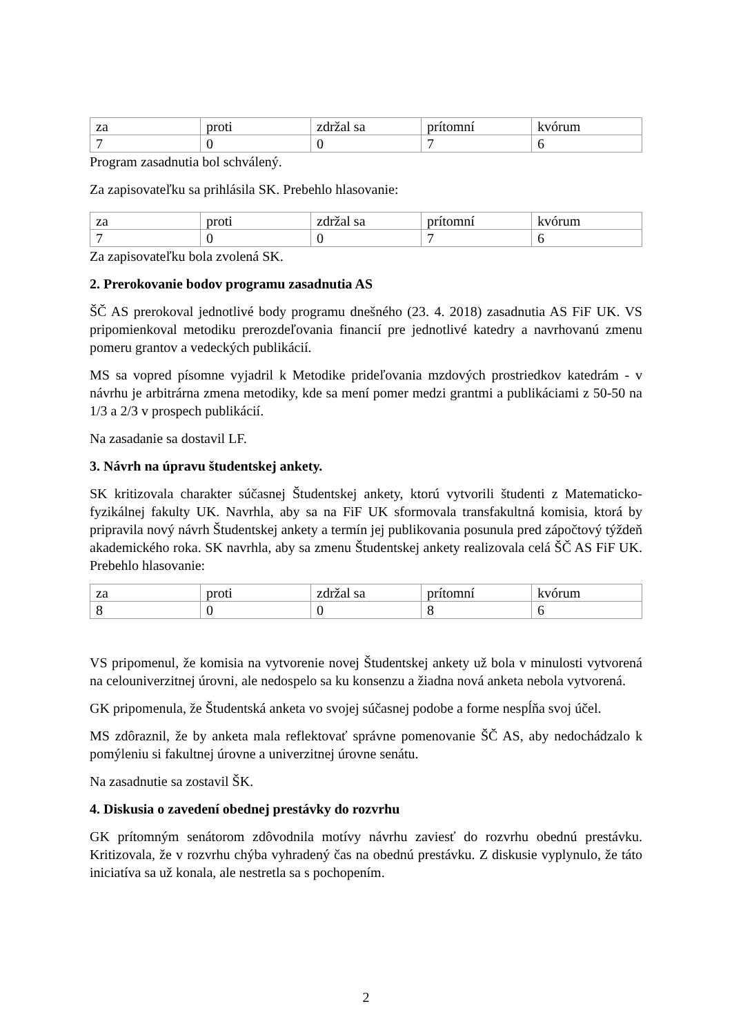| za | proti | zdržal sa | prítomní | kvórum |
| 7 | 0 | 0 | 7 | 6 |
Program zasadnutia bol schválený.
Za zapisovateľku sa prihlásila SK. Prebehlo hlasovanie:
| za | proti | zdržal sa | prítomní | kvórum |
| 7 | 0 | 0 | 7 | 6 |
Za zapisovateľku bola zvolená SK.
2. Prerokovanie bodov programu zasadnutia AS
ŠČ AS prerokoval jednotlivé body programu dnešného (23. 4. 2018) zasadnutia AS FiF UK. VS pripomienkoval metodiku prerozdeľovania financií pre jednotlivé katedry a navrhovanú zmenu pomeru grantov a vedeckých publikácií.
MS sa vopred písomne vyjadril k Metodike prideľovania mzdových prostriedkov katedrám - v návrhu je arbitrárna zmena metodiky, kde sa mení pomer medzi grantmi a publikáciami z 50-50 na 1/3 a 2/3 v prospech publikácií.
Na zasadanie sa dostavil LF.
3. Návrh na úpravu študentskej ankety.
SK kritizovala charakter súčasnej Študentskej ankety, ktorú vytvorili študenti z Matematicko-fyzikálnej fakulty UK. Navrhla, aby sa na FiF UK sformovala transfakultná komisia, ktorá by pripravila nový návrh Študentskej ankety a termín jej publikovania posunula pred zápočtový týždeň akademického roka. SK navrhla, aby sa zmenu Študentskej ankety realizovala celá ŠČ AS FiF UK. Prebehlo hlasovanie:
| za | proti | zdržal sa | prítomní | kvórum |
| 8 | 0 | 0 | 8 | 6 |
VS pripomenul, že komisia na vytvorenie novej Študentskej ankety už bola v minulosti vytvorená na celouniverzitnej úrovni, ale nedospelo sa ku konsenzu a žiadna nová anketa nebola vytvorená.
GK pripomenula, že Študentská anketa vo svojej súčasnej podobe a forme nespĺňa svoj účel.
MS zdôraznil, že by anketa mala reflektovať správne pomenovanie ŠČ AS, aby nedochádzalo k pomýleniu si fakultnej úrovne a univerzitnej úrovne senátu.
Na zasadnutie sa zostavil ŠK.
4. Diskusia o zavedení obednej prestávky do rozvrhu
GK prítomným senátorom zdôvodnila motívy návrhu zaviesť do rozvrhu obednú prestávku. Kritizovala, že v rozvrhu chýba vyhradený čas na obednú prestávku. Z diskusie vyplynulo, že táto iniciatíva sa už konala, ale nestretla sa s pochopením.
2